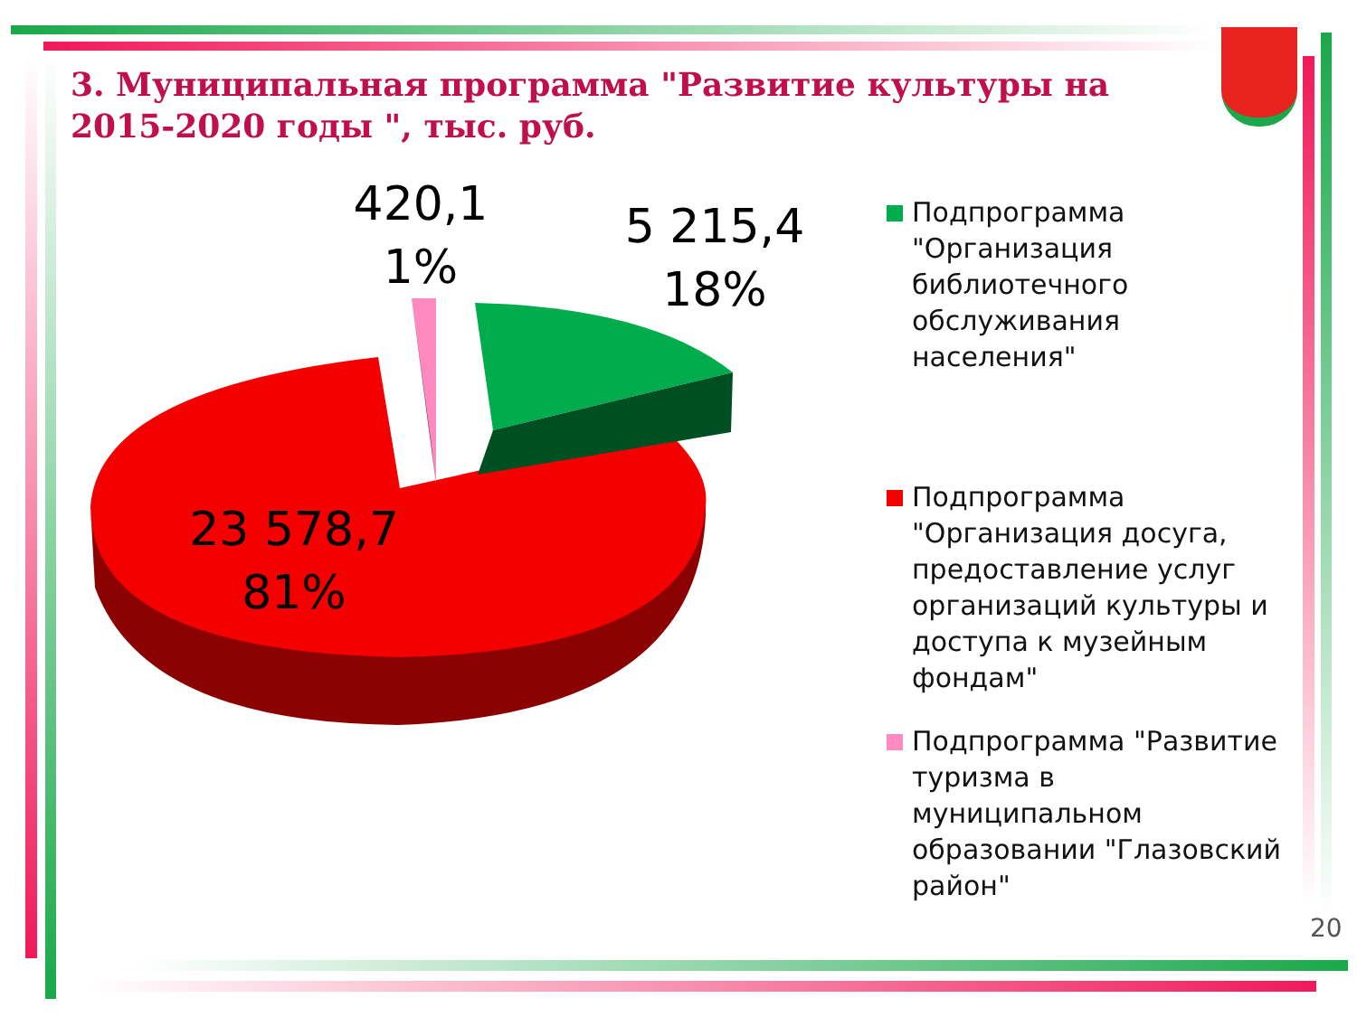3. Муниципальная программа "Развитие культуры на 2015-2020 годы ", тыс. руб.
420,1
1%
5 215,4
18%
23 578,7
81%
Подпрограмма "Организация библиотечного обслуживания населения"
Подпрограмма "Организация досуга, предоставление услуг организаций культуры и доступа к музейным фондам"
Подпрограмма "Развитие туризма в муниципальном образовании "Глазовский район"
20